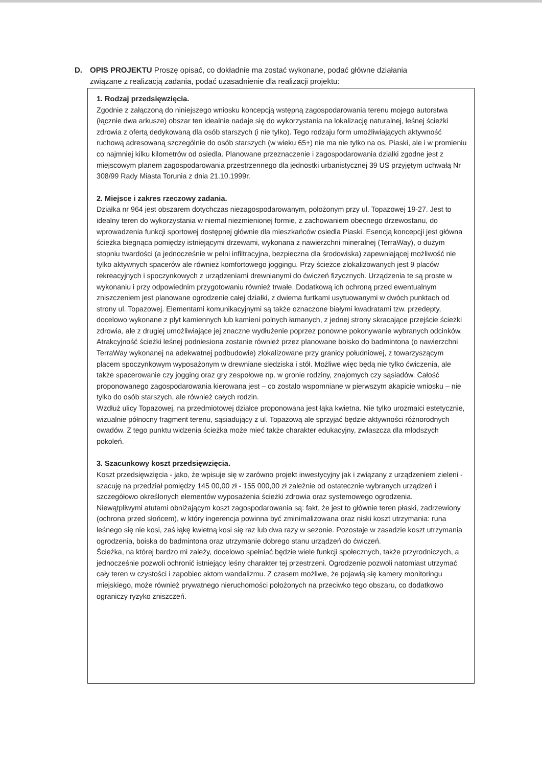D. OPIS PROJEKTU Proszę opisać, co dokładnie ma zostać wykonane, podać główne działania
związane z realizacją zadania, podać uzasadnienie dla realizacji projektu:
1. Rodzaj przedsięwzięcia.
Zgodnie z załączoną do niniejszego wniosku koncepcją wstępną zagospodarowania terenu mojego autorstwa (łącznie dwa arkusze) obszar ten idealnie nadaje się do wykorzystania na lokalizację naturalnej, leśnej ścieżki zdrowia z ofertą dedykowaną dla osób starszych (i nie tylko). Tego rodzaju form umożliwiających aktywność ruchową adresowaną szczególnie do osób starszych (w wieku 65+) nie ma nie tylko na os. Piaski, ale i w promieniu co najmniej kilku kilometrów od osiedla. Planowane przeznaczenie i zagospodarowania działki zgodne jest z miejscowym planem zagospodarowania przestrzennego dla jednostki urbanistycznej 39 US przyjętym uchwałą Nr 308/99 Rady Miasta Torunia z dnia 21.10.1999r.
2. Miejsce i zakres rzeczowy zadania.
Działka nr 964 jest obszarem dotychczas niezagospodarowanym, położonym przy ul. Topazowej 19-27. Jest to idealny teren do wykorzystania w niemal niezmienionej formie, z zachowaniem obecnego drzewostanu, do wprowadzenia funkcji sportowej dostępnej głównie dla mieszkańców osiedla Piaski. Esencją koncepcji jest główna ścieżka biegnąca pomiędzy istniejącymi drzewami, wykonana z nawierzchni mineralnej (TerraWay), o dużym stopniu twardości (a jednocześnie w pełni infiltracyjna, bezpieczna dla środowiska) zapewniającej możliwość nie tylko aktywnych spacerów ale również komfortowego joggingu. Przy ścieżce zlokalizowanych jest 9 placów rekreacyjnych i spoczynkowych z urządzeniami drewnianymi do ćwiczeń fizycznych. Urządzenia te są proste w wykonaniu i przy odpowiednim przygotowaniu również trwałe. Dodatkową ich ochroną przed ewentualnym zniszczeniem jest planowane ogrodzenie całej działki, z dwiema furtkami usytuowanymi w dwóch punktach od strony ul. Topazowej. Elementami komunikacyjnymi są także oznaczone białymi kwadratami tzw. przedepty, docelowo wykonane z płyt kamiennych lub kamieni polnych łamanych, z jednej strony skracające przejście ścieżki zdrowia, ale z drugiej umożliwiające jej znaczne wydłużenie poprzez ponowne pokonywanie wybranych odcinków.
Atrakcyjność ścieżki leśnej podniesiona zostanie również przez planowane boisko do badmintona (o nawierzchni TerraWay wykonanej na adekwatnej podbudowie) zlokalizowane przy granicy południowej, z towarzyszącym placem spoczynkowym wyposażonym w drewniane siedziska i stół. Możliwe więc będą nie tylko ćwiczenia, ale także spacerowanie czy jogging oraz gry zespołowe np. w gronie rodziny, znajomych czy sąsiadów. Całość proponowanego zagospodarowania kierowana jest – co zostało wspomniane w pierwszym akapicie wniosku – nie tylko do osób starszych, ale również całych rodzin.
Wzdłuż ulicy Topazowej, na przedmiotowej działce proponowana jest łąka kwietna. Nie tylko urozmaici estetycznie, wizualnie północny fragment terenu, sąsiadujący z ul. Topazową ale sprzyjać będzie aktywności różnorodnych owadów. Z tego punktu widzenia ścieżka może mieć także charakter edukacyjny, zwłaszcza dla młodszych pokoleń.
3. Szacunkowy koszt przedsięwzięcia.
Koszt przedsięwzięcia - jako, że wpisuje się w zarówno projekt inwestycyjny jak i związany z urządzeniem zieleni - szacuję na przedział pomiędzy 145 00,00 zł - 155 000,00 zł zależnie od ostatecznie wybranych urządzeń i szczegółowo określonych elementów wyposażenia ścieżki zdrowia oraz systemowego ogrodzenia.
Niewątpliwymi atutami obniżającym koszt zagospodarowania są: fakt, że jest to głównie teren płaski, zadrzewiony (ochrona przed słońcem), w który ingerencja powinna być zminimalizowana oraz niski koszt utrzymania: runa leśnego się nie kosi, zaś łąkę kwietną kosi się raz lub dwa razy w sezonie. Pozostaje w zasadzie koszt utrzymania ogrodzenia, boiska do badmintona oraz utrzymanie dobrego stanu urządzeń do ćwiczeń.
Ścieżka, na której bardzo mi zależy, docelowo spełniać będzie wiele funkcji społecznych, także przyrodniczych, a jednocześnie pozwoli ochronić istniejący leśny charakter tej przestrzeni. Ogrodzenie pozwoli natomiast utrzymać cały teren w czystości i zapobiec aktom wandalizmu. Z czasem możliwe, że pojawią się kamery monitoringu miejskiego, może również prywatnego nieruchomości położonych na przeciwko tego obszaru, co dodatkowo ograniczy ryzyko zniszczeń.